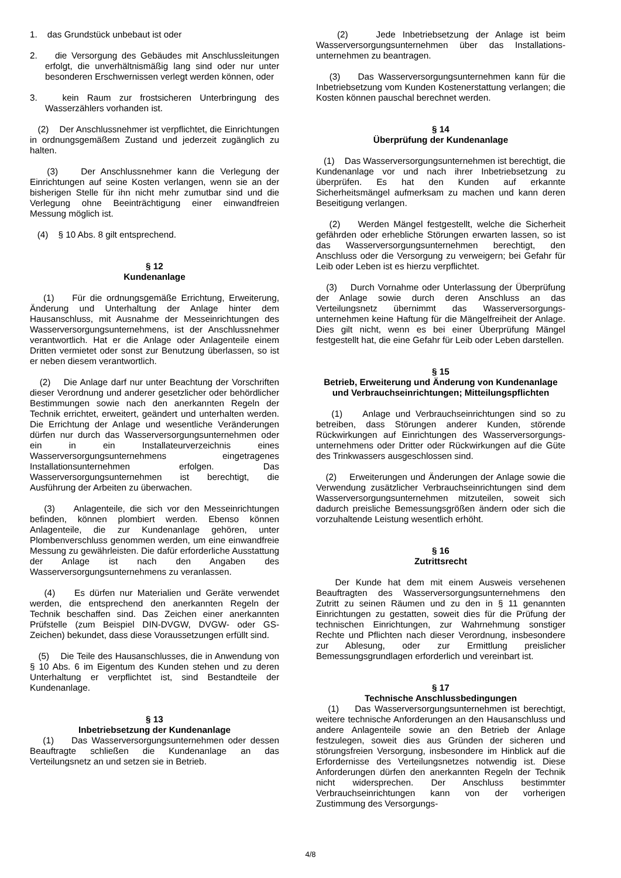1. das Grundstück unbebaut ist oder
2. die Versorgung des Gebäudes mit Anschlussleitungen erfolgt, die unverhältnismäßig lang sind oder nur unter besonderen Erschwernissen verlegt werden können, oder
3. kein Raum zur frostsicheren Unterbringung des Wasserzählers vorhanden ist.
(2) Der Anschlussnehmer ist verpflichtet, die Einrichtungen in ordnungsgemäßem Zustand und jederzeit zugänglich zu halten.
(3) Der Anschlussnehmer kann die Verlegung der Einrichtungen auf seine Kosten verlangen, wenn sie an der bisherigen Stelle für ihn nicht mehr zumutbar sind und die Verlegung ohne Beeinträchtigung einer einwandfreien Messung möglich ist.
(4) § 10 Abs. 8 gilt entsprechend.
§ 12
Kundenanlage
(1) Für die ordnungsgemäße Errichtung, Erweiterung, Änderung und Unterhaltung der Anlage hinter dem Hausanschluss, mit Ausnahme der Messeinrichtungen des Wasserversorgungsunternehmens, ist der Anschluss­nehmer verantwortlich. Hat er die Anlage oder Anlagenteile einem Dritten vermietet oder sonst zur Benutzung überlassen, so ist er neben diesem verantwortlich.
(2) Die Anlage darf nur unter Beachtung der Vorschriften dieser Verordnung und anderer gesetzlicher oder behördlicher Bestimmungen sowie nach den anerkannten Regeln der Technik errichtet, erweitert, geändert und unterhalten werden. Die Errichtung der Anlage und wesentliche Veränderungen dürfen nur durch das Wasserversorgungsunternehmen oder ein in ein Installateurverzeichnis eines Wasserversorgungsunter­nehmens eingetragenes Installationsunternehmen erfolgen. Das Wasserversorgungsunternehmen ist berechtigt, die Ausführung der Arbeiten zu überwachen.
(3) Anlagenteile, die sich vor den Messeinrichtungen befinden, können plombiert werden. Ebenso können Anlagenteile, die zur Kundenanlage gehören, unter Plombenverschluss genommen werden, um eine einwandfreie Messung zu gewährleisten. Die dafür erforderliche Ausstattung der Anlage ist nach den Angaben des Wasserversorgungsunternehmens zu veranlassen.
(4) Es dürfen nur Materialien und Geräte verwendet werden, die entsprechend den anerkannten Regeln der Technik beschaffen sind. Das Zeichen einer anerkannten Prüfstelle (zum Beispiel DIN-DVGW, DVGW- oder GS-Zeichen) bekundet, dass diese Voraussetzungen erfüllt sind.
(5) Die Teile des Hausanschlusses, die in Anwendung von § 10 Abs. 6 im Eigentum des Kunden stehen und zu deren Unterhaltung er verpflichtet ist, sind Bestandteile der Kundenanlage.
§ 13
Inbetriebsetzung der Kundenanlage
(1) Das Wasserversorgungsunternehmen oder dessen Beauftragte schließen die Kundenanlage an das Verteilungsnetz an und setzen sie in Betrieb.
(2) Jede Inbetriebsetzung der Anlage ist beim Wasserversorgungsunternehmen über das Installations­unternehmen zu beantragen.
(3) Das Wasserversorgungsunternehmen kann für die Inbetriebsetzung vom Kunden Kostenerstattung verlangen; die Kosten können pauschal berechnet werden.
§ 14
Überprüfung der Kundenanlage
(1) Das Wasserversorgungsunternehmen ist berechtigt, die Kundenanlage vor und nach ihrer Inbetriebsetzung zu überprüfen. Es hat den Kunden auf erkannte Sicherheitsmängel aufmerksam zu machen und kann deren Beseitigung verlangen.
(2) Werden Mängel festgestellt, welche die Sicherheit gefährden oder erhebliche Störungen erwarten lassen, so ist das Wasserversorgungsunternehmen berechtigt, den Anschluss oder die Versorgung zu verweigern; bei Gefahr für Leib oder Leben ist es hierzu verpflichtet.
(3) Durch Vornahme oder Unterlassung der Überprüfung der Anlage sowie durch deren Anschluss an das Verteilungsnetz übernimmt das Wasserversorgungs­unternehmen keine Haftung für die Mängelfreiheit der Anlage. Dies gilt nicht, wenn es bei einer Überprüfung Mängel festgestellt hat, die eine Gefahr für Leib oder Leben darstellen.
§ 15
Betrieb, Erweiterung und Änderung von Kundenanlage und Verbrauchseinrichtungen; Mitteilungspflichten
(1) Anlage und Verbrauchseinrichtungen sind so zu betreiben, dass Störungen anderer Kunden, störende Rückwirkungen auf Einrichtungen des Wasserversorgungs­unternehmens oder Dritter oder Rückwirkungen auf die Güte des Trinkwassers ausgeschlossen sind.
(2) Erweiterungen und Änderungen der Anlage sowie die Verwendung zusätzlicher Verbrauchseinrichtungen sind dem Wasserversorgungsunternehmen mitzuteilen, soweit sich dadurch preisliche Bemessungsgrößen ändern oder sich die vorzuhaltende Leistung wesentlich erhöht.
§ 16
Zutrittsrecht
Der Kunde hat dem mit einem Ausweis versehenen Beauftragten des Wasserversorgungsunternehmens den Zutritt zu seinen Räumen und zu den in § 11 genannten Einrichtungen zu gestatten, soweit dies für die Prüfung der technischen Einrichtungen, zur Wahrnehmung sonstiger Rechte und Pflichten nach dieser Verordnung, insbesondere zur Ablesung, oder zur Ermittlung preislicher Bemessungsgrundlagen erforderlich und vereinbart ist.
§ 17
Technische Anschlussbedingungen
(1) Das Wasserversorgungsunternehmen ist berechtigt, weitere technische Anforderungen an den Hausanschluss und andere Anlagenteile sowie an den Betrieb der Anlage festzulegen, soweit dies aus Gründen der sicheren und störungsfreien Versorgung, insbesondere im Hinblick auf die Erfordernisse des Verteilungsnetzes notwendig ist. Diese Anforderungen dürfen den anerkannten Regeln der Technik nicht widersprechen. Der Anschluss bestimmter Verbrauchseinrichtungen kann von der vorherigen Zustimmung des Versorgungs-
4/8